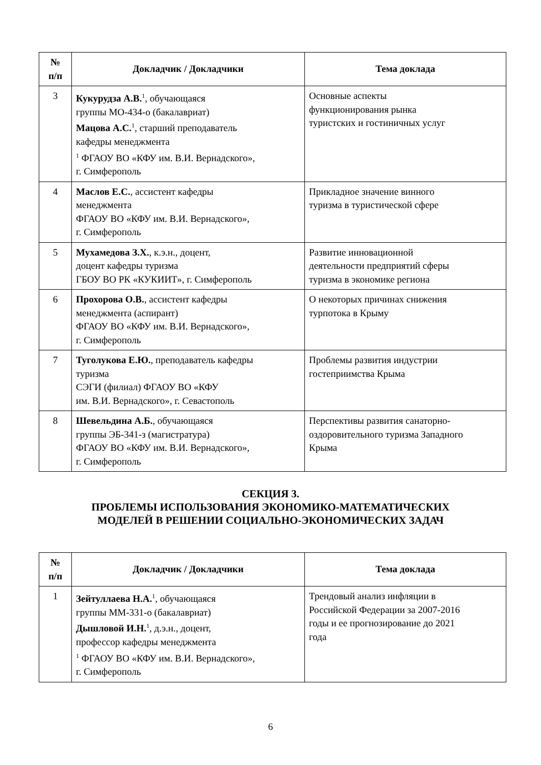| № п/п | Докладчик / Докладчики | Тема доклада |
| --- | --- | --- |
| 3 | Кукурудза А.В.<sup>1</sup>, обучающаяся группы МО-434-о (бакалавриат) Мацова А.С.<sup>1</sup>, старший преподаватель кафедры менеджмента <sup>1</sup> ФГАОУ ВО «КФУ им. В.И. Вернадского», г. Симферополь | Основные аспекты функционирования рынка туристских и гостиничных услуг |
| 4 | Маслов Е.С. , ассистент кафедры менеджмента ФГАОУ ВО «КФУ им. В.И. Вернадского», г. Симферополь | Прикладное значение винного туризма в туристической сфере |
| 5 | Мухамедова З.Х. , к.э.н., доцент, доцент кафедры туризма ГБОУ ВО РК «КУКИИТ», г. Симферополь | Развитие инновационной деятельности предприятий сферы туризма в экономике региона |
| 6 | Прохорова О.В. , ассистент кафедры менеджмента (аспирант) ФГАОУ ВО «КФУ им. В.И. Вернадского», г. Симферополь | О некоторых причинах снижения турпотока в Крыму |
| 7 | Туголукова Е.Ю. , преподаватель кафедры туризма СЭГИ (филиал) ФГАОУ ВО «КФУ им. В.И. Вернадского», г. Севастополь | Проблемы развития индустрии гостеприимства Крыма |
| 8 | Шевельдина А.Б. , обучающаяся группы ЭБ-341-з (магистратура) ФГАОУ ВО «КФУ им. В.И. Вернадского», г. Симферополь | Перспективы развития санаторно- оздоровительного туризма Западного Крыма |
СЕКЦИЯ 3.
ПРОБЛЕМЫ ИСПОЛЬЗОВАНИЯ ЭКОНОМИКО-МАТЕМАТИЧЕСКИХ
МОДЕЛЕЙ В РЕШЕНИИ СОЦИАЛЬНО-ЭКОНОМИЧЕСКИХ ЗАДАЧ
| № п/п | Докладчик / Докладчики | Тема доклада |
| --- | --- | --- |
| 1 | Зейтуллаева Н.А.<sup>1</sup>, обучающаяся группы ММ-331-о (бакалавриат) Дышловой И.Н.<sup>1</sup>, д.э.н., доцент, профессор кафедры менеджмента <sup>1</sup> ФГАОУ ВО «КФУ им. В.И. Вернадского», г. Симферополь | Трендовый анализ инфляции в Российской Федерации за 2007-2016 годы и ее прогнозирование до 2021 года |
6